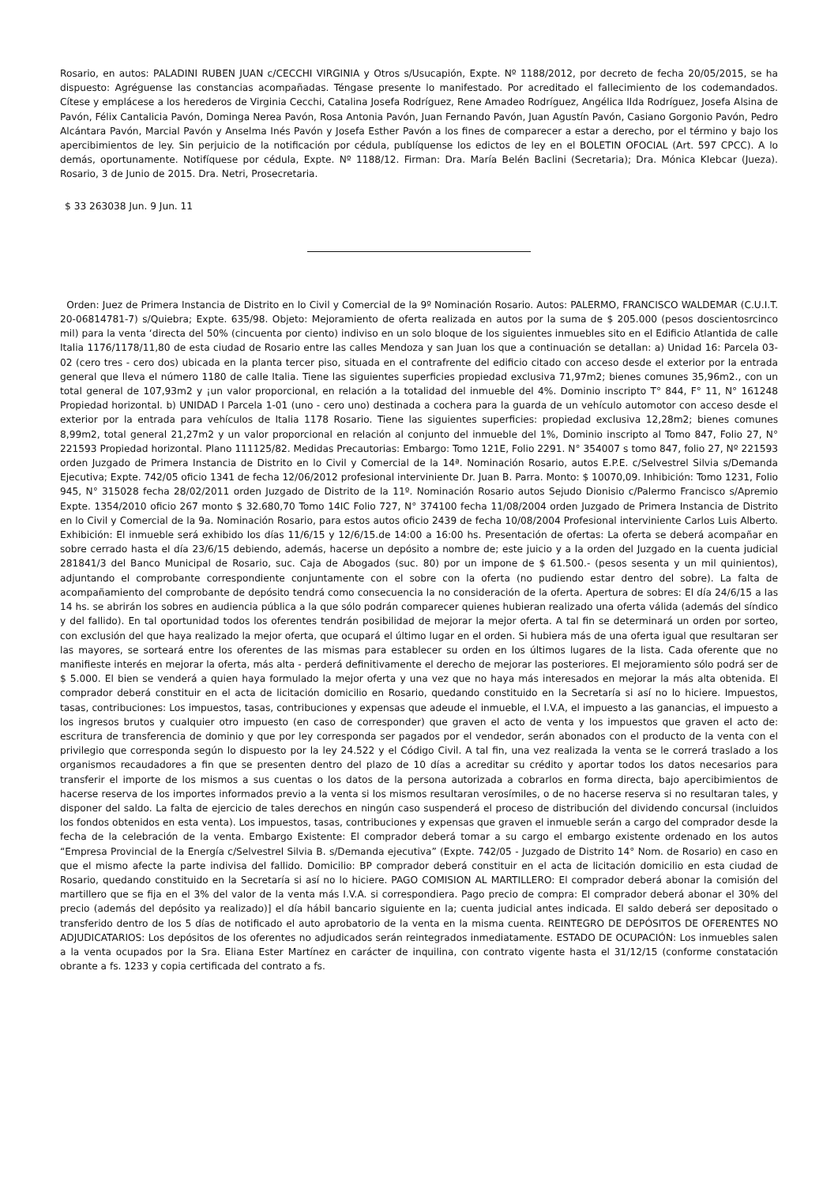Rosario, en autos: PALADINI RUBEN JUAN c/CECCHI VIRGINIA y Otros s/Usucapión, Expte. Nº 1188/2012, por decreto de fecha 20/05/2015, se ha dispuesto: Agréguense las constancias acompañadas. Téngase presente lo manifestado. Por acreditado el fallecimiento de los codemandados. Cítese y emplácese a los herederos de Virginia Cecchi, Catalina Josefa Rodríguez, Rene Amadeo Rodríguez, Angélica Ilda Rodríguez, Josefa Alsina de Pavón, Félix Cantalicia Pavón, Dominga Nerea Pavón, Rosa Antonia Pavón, Juan Fernando Pavón, Juan Agustín Pavón, Casiano Gorgonio Pavón, Pedro Alcántara Pavón, Marcial Pavón y Anselma Inés Pavón y Josefa Esther Pavón a los fines de comparecer a estar a derecho, por el término y bajo los apercibimientos de ley. Sin perjuicio de la notificación por cédula, publíquense los edictos de ley en el BOLETIN OFOCIAL (Art. 597 CPCC). A lo demás, oportunamente. Notifíquese por cédula, Expte. Nº 1188/12. Firman: Dra. María Belén Baclini (Secretaria); Dra. Mónica Klebcar (Jueza). Rosario, 3 de Junio de 2015. Dra. Netri, Prosecretaria.
$ 33 263038 Jun. 9 Jun. 11
Orden: Juez de Primera Instancia de Distrito en lo Civil y Comercial de la 9º Nominación Rosario. Autos: PALERMO, FRANCISCO WALDEMAR (C.U.I.T. 20-06814781-7) s/Quiebra; Expte. 635/98. Objeto: Mejoramiento de oferta realizada en autos por la suma de $ 205.000 (pesos doscientosrcinco mil) para la venta ‘directa del 50% (cincuenta por ciento) indiviso en un solo bloque de los siguientes inmuebles sito en el Edificio Atlantida de calle Italia 1176/1178/11,80 de esta ciudad de Rosario entre las calles Mendoza y san Juan los que a continuación se detallan: a) Unidad 16: Parcela 03-02 (cero tres - cero dos) ubicada en la planta tercer piso, situada en el contrafrente del edificio citado con acceso desde el exterior por la entrada general que lleva el número 1180 de calle Italia. Tiene las siguientes superficies propiedad exclusiva 71,97m2; bienes comunes 35,96m2., con un total general de 107,93m2 y ¡un valor proporcional, en relación a la totalidad del inmueble del 4%. Dominio inscripto T° 844, F° 11, N° 161248 Propiedad horizontal. b) UNIDAD I Parcela 1-01 (uno - cero uno) destinada a cochera para la guarda de un vehículo automotor con acceso desde el exterior por la entrada para vehículos de Italia 1178 Rosario. Tiene las siguientes superficies: propiedad exclusiva 12,28m2; bienes comunes 8,99m2, total general 21,27m2 y un valor proporcional en relación al conjunto del inmueble del 1%, Dominio inscripto al Tomo 847, Folio 27, N° 221593 Propiedad horizontal. Plano 111125/82. Medidas Precautorias: Embargo: Tomo 121E, Folio 2291. N° 354007 s tomo 847, folio 27, Nº 221593 orden Juzgado de Primera Instancia de Distrito en lo Civil y Comercial de la 14ª. Nominación Rosario, autos E.P.E. c/Selvestrel Silvia s/Demanda Ejecutiva; Expte. 742/05 oficio 1341 de fecha 12/06/2012 profesional interviniente Dr. Juan B. Parra. Monto: $ 10070,09. Inhibición: Tomo 1231, Folio 945, N° 315028 fecha 28/02/2011 orden Juzgado de Distrito de la 11º. Nominación Rosario autos Sejudo Dionisio c/Palermo Francisco s/Apremio Expte. 1354/2010 oficio 267 monto $ 32.680,70 Tomo 14IC Folio 727, N° 374100 fecha 11/08/2004 orden Juzgado de Primera Instancia de Distrito en lo Civil y Comercial de la 9a. Nominación Rosario, para estos autos oficio 2439 de fecha 10/08/2004 Profesional interviniente Carlos Luis Alberto. Exhibición: El inmueble será exhibido los días 11/6/15 y 12/6/15.de 14:00 a 16:00 hs. Presentación de ofertas: La oferta se deberá acompañar en sobre cerrado hasta el día 23/6/15 debiendo, además, hacerse un depósito a nombre de; este juicio y a la orden del Juzgado en la cuenta judicial 281841/3 del Banco Municipal de Rosario, suc. Caja de Abogados (suc. 80) por un impone de $ 61.500.- (pesos sesenta y un mil quinientos), adjuntando el comprobante correspondiente conjuntamente con el sobre con la oferta (no pudiendo estar dentro del sobre). La falta de acompañamiento del comprobante de depósito tendrá como consecuencia la no consideración de la oferta. Apertura de sobres: El día 24/6/15 a las 14 hs. se abrirán los sobres en audiencia pública a la que sólo podrán comparecer quienes hubieran realizado una oferta válida (además del síndico y del fallido). En tal oportunidad todos los oferentes tendrán posibilidad de mejorar la mejor oferta. A tal fin se determinará un orden por sorteo, con exclusión del que haya realizado la mejor oferta, que ocupará el último lugar en el orden. Si hubiera más de una oferta igual que resultaran ser las mayores, se sorteará entre los oferentes de las mismas para establecer su orden en los últimos lugares de la lista. Cada oferente que no manifieste interés en mejorar la oferta, más alta - perderá definitivamente el derecho de mejorar las posteriores. El mejoramiento sólo podrá ser de $ 5.000. El bien se venderá a quien haya formulado la mejor oferta y una vez que no haya más interesados en mejorar la más alta obtenida. El comprador deberá constituir en el acta de licitación domicilio en Rosario, quedando constituido en la Secretaría si así no lo hiciere. Impuestos, tasas, contribuciones: Los impuestos, tasas, contribuciones y expensas que adeude el inmueble, el I.V.A, el impuesto a las ganancias, el impuesto a los ingresos brutos y cualquier otro impuesto (en caso de corresponder) que graven el acto de venta y los impuestos que graven el acto de: escritura de transferencia de dominio y que por ley corresponda ser pagados por el vendedor, serán abonados con el producto de la venta con el privilegio que corresponda según lo dispuesto por la ley 24.522 y el Código Civil. A tal fin, una vez realizada la venta se le correrá traslado a los organismos recaudadores a fin que se presenten dentro del plazo de 10 días a acreditar su crédito y aportar todos los datos necesarios para transferir el importe de los mismos a sus cuentas o los datos de la persona autorizada a cobrarlos en forma directa, bajo apercibimientos de hacerse reserva de los importes informados previo a la venta si los mismos resultaran verosímiles, o de no hacerse reserva si no resultaran tales, y disponer del saldo. La falta de ejercicio de tales derechos en ningún caso suspenderá el proceso de distribución del dividendo concursal (incluidos los fondos obtenidos en esta venta). Los impuestos, tasas, contribuciones y expensas que graven el inmueble serán a cargo del comprador desde la fecha de la celebración de la venta. Embargo Existente: El comprador deberá tomar a su cargo el embargo existente ordenado en los autos “Empresa Provincial de la Energía c/Selvestrel Silvia B. s/Demanda ejecutiva” (Expte. 742/05 - Juzgado de Distrito 14° Nom. de Rosario) en caso en que el mismo afecte la parte indivisa del fallido. Domicilio: BP comprador deberá constituir en el acta de licitación domicilio en esta ciudad de Rosario, quedando constituido en la Secretaría si así no lo hiciere. PAGO COMISION AL MARTILLERO: El comprador deberá abonar la comisión del martillero que se fija en el 3% del valor de la venta más I.V.A. si correspondiera. Pago precio de compra: El comprador deberá abonar el 30% del precio (además del depósito ya realizado)] el día hábil bancario siguiente en la; cuenta judicial antes indicada. El saldo deberá ser depositado o transferido dentro de los 5 días de notificado el auto aprobatorio de la venta en la misma cuenta. REINTEGRO DE DEPÓSITOS DE OFERENTES NO ADJUDICATARIOS: Los depósitos de los oferentes no adjudicados serán reintegrados inmediatamente. ESTADO DE OCUPACIÓN: Los inmuebles salen a la venta ocupados por la Sra. Eliana Ester Martínez en carácter de inquilina, con contrato vigente hasta el 31/12/15 (conforme constatación obrante a fs. 1233 y copia certificada del contrato a fs.